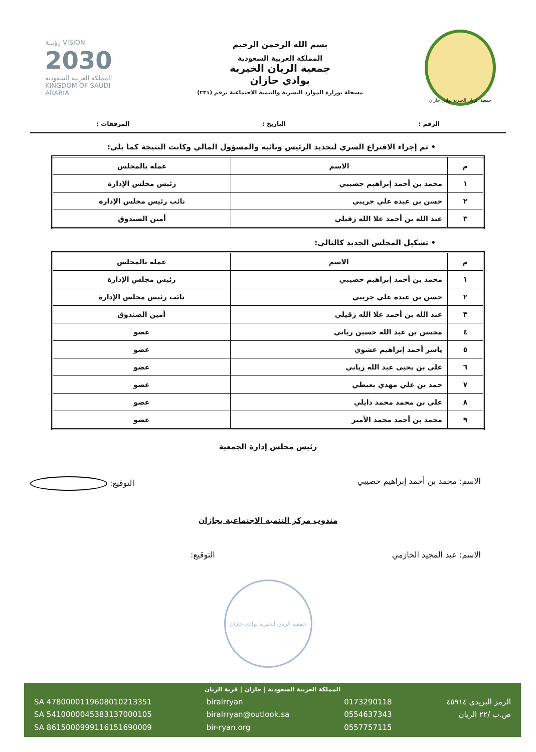جمعية الريان الخيرية بوادي جازان
بسم الله الرحمن الرحيم
المملكة العربية السعودية
جمعية الريان الخيرية
بوادي جازان
مسجلة بوزارة الموارد البشرية والتنمية الاجتماعية برقم (٢٣١)
رؤيــة VISION
2030
المملكة العربية السعودية
KINGDOM OF SAUDI ARABIA
الرقم : التاريخ : المرفقات :
• تم إجراء الاقتراع السري لتحديد الرئيس ونائبه والمسؤول المالي وكانت النتيجة كما يلي:
| م | الاسم | عمله بالمجلس |
| ١ | محمد بن أحمد إبراهيم حصيبي | رئيس مجلس الإدارة |
| ٢ | حسن بن عبده علي جريبي | نائب رئيس مجلس الإدارة |
| ٣ | عبد الله بن أحمد علا الله زقيلي | أمين الصندوق |
• تشكيل المجلس الجديد كالتالي:
| م | الاسم | عمله بالمجلس |
| --- | --- | --- |
| ١ | محمد بن أحمد إبراهيم حصيبي | رئيس مجلس الإدارة |
| ٢ | حسن بن عبده علي جريبي | نائب رئيس مجلس الإدارة |
| ٣ | عبد الله بن أحمد علا الله زقيلي | أمين الصندوق |
| ٤ | محسن بن عبد الله حسين رياني | عضو |
| ٥ | ياسر أحمد إبراهيم عشوي | عضو |
| ٦ | علي بن يحيى عبد الله رياني | عضو |
| ٧ | حمد بن علي مهدي بعيطي | عضو |
| ٨ | علي بن محمد محمد دايلي | عضو |
| ٩ | محمد بن أحمد محمد الأمير | عضو |
رئيس مجلس إدارة الجمعية
الاسم: محمد بن أحمد إبراهيم حصيبي التوقيع:
مندوب مركز التنمية الاجتماعية بجازان
الاسم: عبد المجيد الحازمي التوقيع:
جمعية الريان الخيرية بوادي جازان
المملكة العربية السعودية | جازان | قرية الريان
الرمز البريدي ٤٥٩١٤
ص.ب /٢٢ الريان
0173290118
0554637343
0557757115
biralrryan
biralrryan@outlook.sa
bir-ryan.org
SA 4780000119608010213351
SA 5410000045383137000105
SA 8615000999116151690009